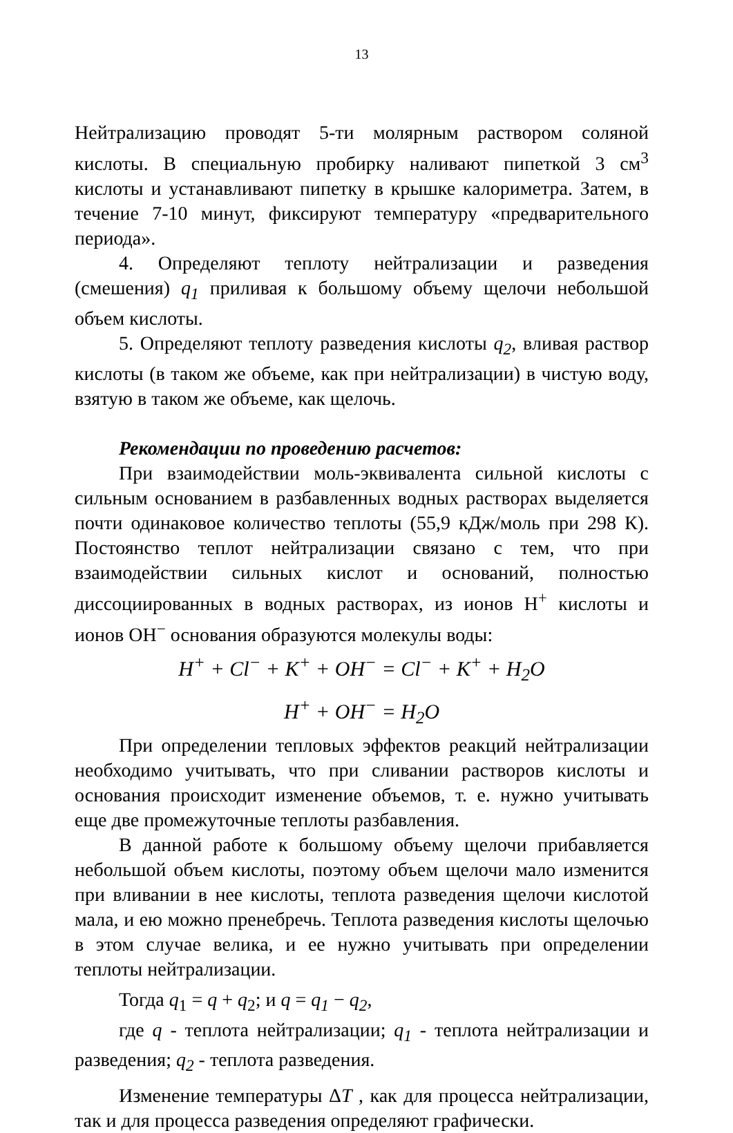13
Нейтрализацию проводят 5-ти молярным раствором соляной кислоты. В специальную пробирку наливают пипеткой 3 см<sup>3</sup> кислоты и устанавливают пипетку в крышке калориметра. Затем, в течение 7-10 минут, фиксируют температуру «предварительного периода».
4. Определяют теплоту нейтрализации и разведения (смешения) q<sub>1</sub> приливая к большому объему щелочи небольшой объем кислоты.
5. Определяют теплоту разведения кислоты q<sub>2</sub>, вливая раствор кислоты (в таком же объеме, как при нейтрализации) в чистую воду, взятую в таком же объеме, как щелочь.
Рекомендации по проведению расчетов:
При взаимодействии моль-эквивалента сильной кислоты с сильным основанием в разбавленных водных растворах выделяется почти одинаковое количество теплоты (55,9 кДж/моль при 298 К). Постоянство теплот нейтрализации связано с тем, что при взаимодействии сильных кислот и оснований, полностью диссоциированных в водных растворах, из ионов Н<sup>+</sup> кислоты и ионов ОН<sup>−</sup> основания образуются молекулы воды:
H<sup>+</sup> + Cl<sup>−</sup> + K<sup>+</sup> + OH<sup>−</sup> = Cl<sup>−</sup> + K<sup>+</sup> + H<sub>2</sub>O
H<sup>+</sup> + OH<sup>−</sup> = H<sub>2</sub>O
При определении тепловых эффектов реакций нейтрализации необходимо учитывать, что при сливании растворов кислоты и основания происходит изменение объемов, т. е. нужно учитывать еще две промежуточные теплоты разбавления.
В данной работе к большому объему щелочи прибавляется небольшой объем кислоты, поэтому объем щелочи мало изменится при вливании в нее кислоты, теплота разведения щелочи кислотой мала, и ею можно пренебречь. Теплота разведения кислоты щелочью в этом случае велика, и ее нужно учитывать при определении теплоты нейтрализации.
Тогда q<sub>1</sub> = q + q<sub>2</sub>; и q = q<sub>1</sub> − q<sub>2</sub>,
где q - теплота нейтрализации; q<sub>1</sub> - теплота нейтрализации и разведения; q<sub>2</sub> - теплота разведения.
Изменение температуры ΔT , как для процесса нейтрализации, так и для процесса разведения определяют графически.